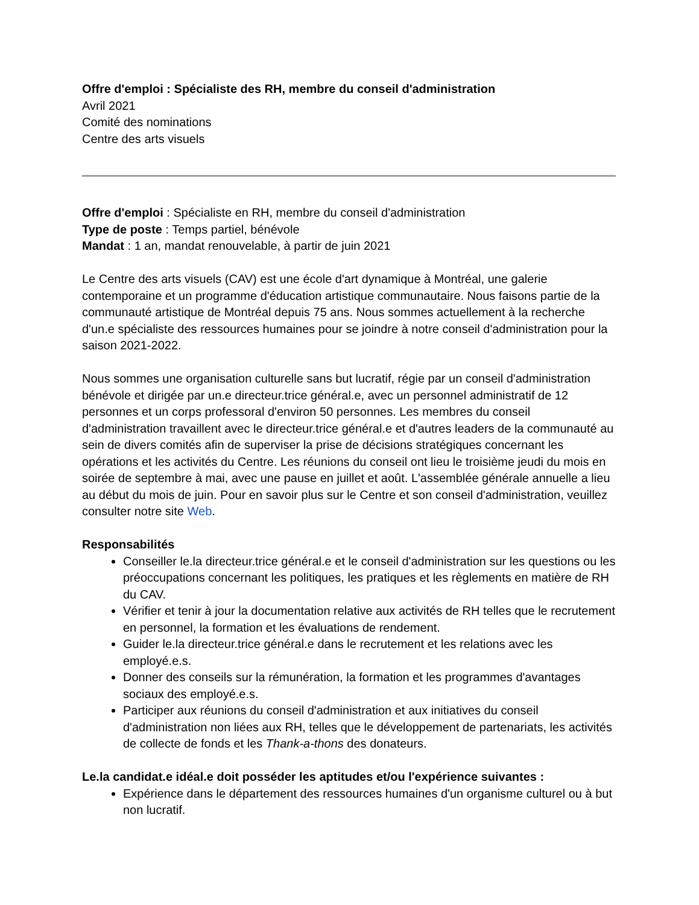Offre d'emploi : Spécialiste des RH, membre du conseil d'administration
Avril 2021
Comité des nominations
Centre des arts visuels
Offre d'emploi : Spécialiste en RH, membre du conseil d'administration
Type de poste : Temps partiel, bénévole
Mandat : 1 an, mandat renouvelable, à partir de juin 2021
Le Centre des arts visuels (CAV) est une école d'art dynamique à Montréal, une galerie contemporaine et un programme d'éducation artistique communautaire. Nous faisons partie de la communauté artistique de Montréal depuis 75 ans. Nous sommes actuellement à la recherche d'un.e spécialiste des ressources humaines pour se joindre à notre conseil d'administration pour la saison 2021-2022.
Nous sommes une organisation culturelle sans but lucratif, régie par un conseil d'administration bénévole et dirigée par un.e directeur.trice général.e, avec un personnel administratif de 12 personnes et un corps professoral d'environ 50 personnes. Les membres du conseil d'administration travaillent avec le directeur.trice général.e et d'autres leaders de la communauté au sein de divers comités afin de superviser la prise de décisions stratégiques concernant les opérations et les activités du Centre. Les réunions du conseil ont lieu le troisième jeudi du mois en soirée de septembre à mai, avec une pause en juillet et août. L'assemblée générale annuelle a lieu au début du mois de juin. Pour en savoir plus sur le Centre et son conseil d'administration, veuillez consulter notre site Web.
Responsabilités
Conseiller le.la directeur.trice général.e et le conseil d'administration sur les questions ou les préoccupations concernant les politiques, les pratiques et les règlements en matière de RH du CAV.
Vérifier et tenir à jour la documentation relative aux activités de RH telles que le recrutement en personnel, la formation et les évaluations de rendement.
Guider le.la directeur.trice général.e dans le recrutement et les relations avec les employé.e.s.
Donner des conseils sur la rémunération, la formation et les programmes d'avantages sociaux des employé.e.s.
Participer aux réunions du conseil d'administration et aux initiatives du conseil d'administration non liées aux RH, telles que le développement de partenariats, les activités de collecte de fonds et les Thank-a-thons des donateurs.
Le.la candidat.e idéal.e doit posséder les aptitudes et/ou l'expérience suivantes :
Expérience dans le département des ressources humaines d'un organisme culturel ou à but non lucratif.